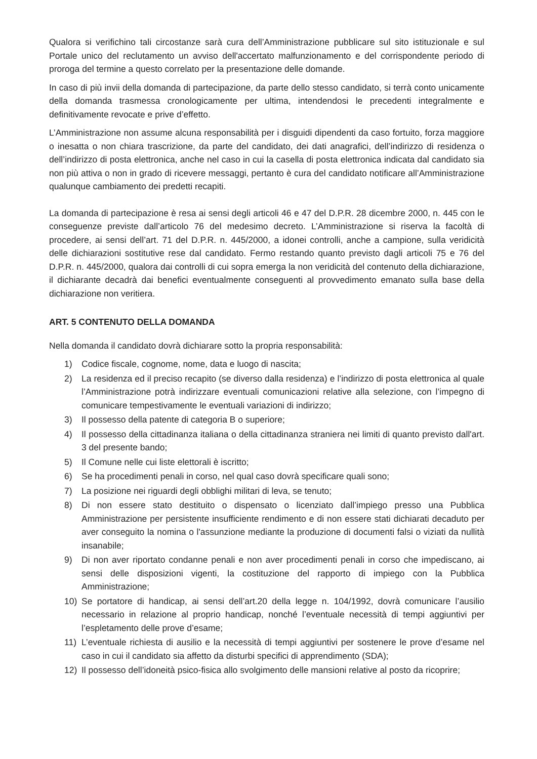Qualora si verifichino tali circostanze sarà cura dell’Amministrazione pubblicare sul sito istituzionale e sul Portale unico del reclutamento un avviso dell'accertato malfunzionamento e del corrispondente periodo di proroga del termine a questo correlato per la presentazione delle domande.
In caso di più invii della domanda di partecipazione, da parte dello stesso candidato, si terrà conto unicamente della domanda trasmessa cronologicamente per ultima, intendendosi le precedenti integralmente e definitivamente revocate e prive d’effetto.
L’Amministrazione non assume alcuna responsabilità per i disguidi dipendenti da caso fortuito, forza maggiore o inesatta o non chiara trascrizione, da parte del candidato, dei dati anagrafici, dell’indirizzo di residenza o dell’indirizzo di posta elettronica, anche nel caso in cui la casella di posta elettronica indicata dal candidato sia non più attiva o non in grado di ricevere messaggi, pertanto è cura del candidato notificare all’Amministrazione qualunque cambiamento dei predetti recapiti.
La domanda di partecipazione è resa ai sensi degli articoli 46 e 47 del D.P.R. 28 dicembre 2000, n. 445 con le conseguenze previste dall’articolo 76 del medesimo decreto. L’Amministrazione si riserva la facoltà di procedere, ai sensi dell’art. 71 del D.P.R. n. 445/2000, a idonei controlli, anche a campione, sulla veridicità delle dichiarazioni sostitutive rese dal candidato. Fermo restando quanto previsto dagli articoli 75 e 76 del D.P.R. n. 445/2000, qualora dai controlli di cui sopra emerga la non veridicità del contenuto della dichiarazione, il dichiarante decadrà dai benefici eventualmente conseguenti al provvedimento emanato sulla base della dichiarazione non veritiera.
ART. 5 CONTENUTO DELLA DOMANDA
Nella domanda il candidato dovrà dichiarare sotto la propria responsabilità:
1) Codice fiscale, cognome, nome, data e luogo di nascita;
2) La residenza ed il preciso recapito (se diverso dalla residenza) e l’indirizzo di posta elettronica al quale l’Amministrazione potrà indirizzare eventuali comunicazioni relative alla selezione, con l’impegno di comunicare tempestivamente le eventuali variazioni di indirizzo;
3) Il possesso della patente di categoria B o superiore;
4) Il possesso della cittadinanza italiana o della cittadinanza straniera nei limiti di quanto previsto dall'art. 3 del presente bando;
5) Il Comune nelle cui liste elettorali è iscritto;
6) Se ha procedimenti penali in corso, nel qual caso dovrà specificare quali sono;
7) La posizione nei riguardi degli obblighi militari di leva, se tenuto;
8) Di non essere stato destituito o dispensato o licenziato dall’impiego presso una Pubblica Amministrazione per persistente insufficiente rendimento e di non essere stati dichiarati decaduto per aver conseguito la nomina o l'assunzione mediante la produzione di documenti falsi o viziati da nullità insanabile;
9) Di non aver riportato condanne penali e non aver procedimenti penali in corso che impediscano, ai sensi delle disposizioni vigenti, la costituzione del rapporto di impiego con la Pubblica Amministrazione;
10) Se portatore di handicap, ai sensi dell’art.20 della legge n. 104/1992, dovrà comunicare l’ausilio necessario in relazione al proprio handicap, nonché l’eventuale necessità di tempi aggiuntivi per l’espletamento delle prove d’esame;
11) L’eventuale richiesta di ausilio e la necessità di tempi aggiuntivi per sostenere le prove d’esame nel caso in cui il candidato sia affetto da disturbi specifici di apprendimento (SDA);
12) Il possesso dell’idoneità psico-fisica allo svolgimento delle mansioni relative al posto da ricoprire;